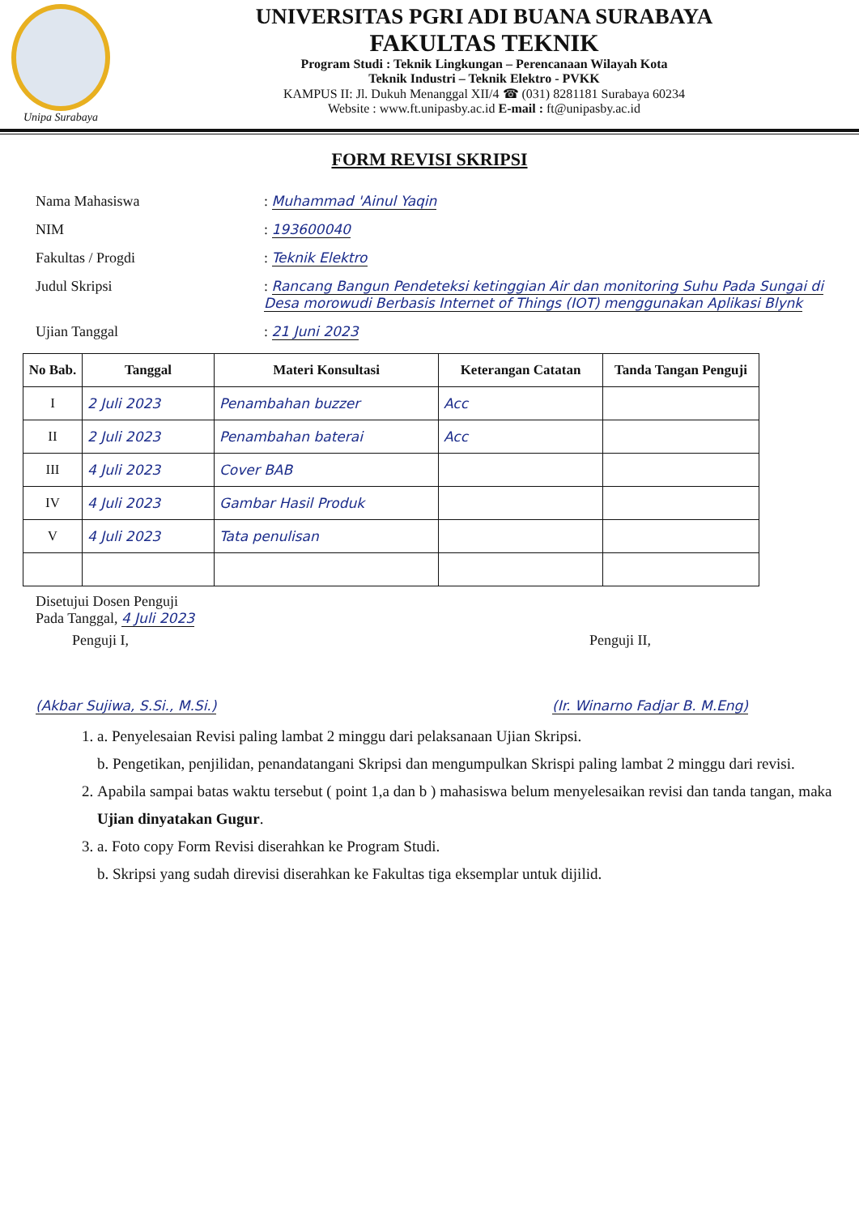Unipa Surabaya
UNIVERSITAS PGRI ADI BUANA SURABAYA
FAKULTAS TEKNIK
Program Studi : Teknik Lingkungan – Perencanaan Wilayah Kota
Teknik Industri – Teknik Elektro - PVKK
KAMPUS II: Jl. Dukuh Menanggal XII/4 ☎ (031) 8281181 Surabaya 60234
Website : www.ft.unipasby.ac.id E-mail : ft@unipasby.ac.id
FORM REVISI SKRIPSI
| Nama Mahasiswa | : Muhammad 'Ainul Yaqin |
| NIM | : 193600040 |
| Fakultas / Progdi | : Teknik Elektro |
| Judul Skripsi | : Rancang Bangun Pendeteksi ketinggian Air dan monitoring Suhu Pada Sungai di Desa morowudi Berbasis Internet of Things (IOT) menggunakan Aplikasi Blynk |
| Ujian Tanggal | : 21 Juni 2023 |
| No Bab. | Tanggal | Materi Konsultasi | Keterangan Catatan | Tanda Tangan Penguji |
| --- | --- | --- | --- | --- |
| I | 2 Juli 2023 | Penambahan buzzer | Acc | |
| II | 2 Juli 2023 | Penambahan baterai | Acc | |
| III | 4 Juli 2023 | Cover BAB | | |
| IV | 4 Juli 2023 | Gambar Hasil Produk | | |
| V | 4 Juli 2023 | Tata penulisan | | |
Disetujui Dosen Penguji
Pada Tanggal, 4 Juli 2023
Penguji I, Penguji II,
(Akbar Sujiwa, S.Si., M.Si.) (Ir. Winarno Fadjar B. M.Eng)
1. a. Penyelesaian Revisi paling lambat 2 minggu dari pelaksanaan Ujian Skripsi.
b. Pengetikan, penjilidan, penandatangani Skripsi dan mengumpulkan Skrispi paling lambat 2 minggu dari revisi.
2. Apabila sampai batas waktu tersebut ( point 1,a dan b ) mahasiswa belum menyelesaikan revisi dan tanda tangan, maka Ujian dinyatakan Gugur.
3. a. Foto copy Form Revisi diserahkan ke Program Studi.
b. Skripsi yang sudah direvisi diserahkan ke Fakultas tiga eksemplar untuk dijilid.